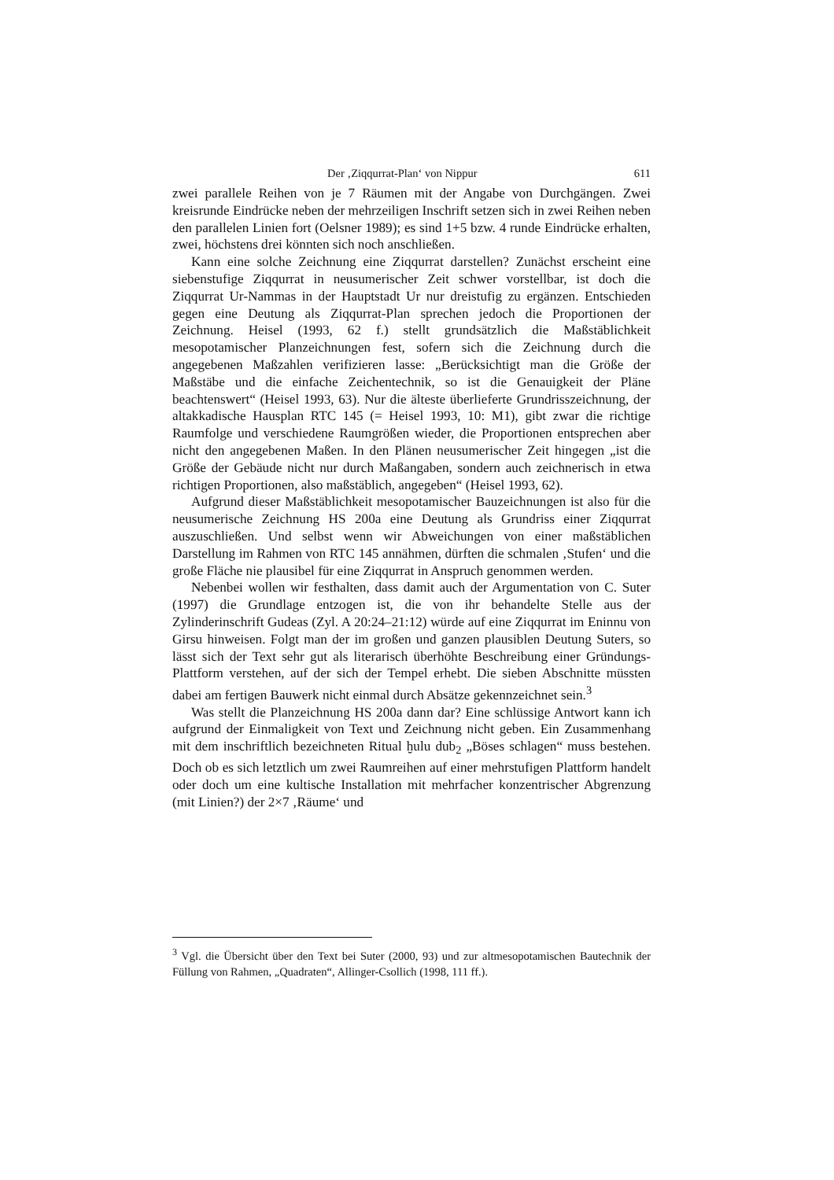Der ‚Ziqqurrat-Plan‘ von Nippur 611
zwei parallele Reihen von je 7 Räumen mit der Angabe von Durchgängen. Zwei kreisrunde Eindrücke neben der mehrzeiligen Inschrift setzen sich in zwei Reihen neben den parallelen Linien fort (Oelsner 1989); es sind 1+5 bzw. 4 runde Eindrücke erhalten, zwei, höchstens drei könnten sich noch anschließen.
Kann eine solche Zeichnung eine Ziqqurrat darstellen? Zunächst erscheint eine siebenstufige Ziqqurrat in neusumerischer Zeit schwer vorstellbar, ist doch die Ziqqurrat Ur-Nammas in der Hauptstadt Ur nur dreistufig zu ergänzen. Entschieden gegen eine Deutung als Ziqqurrat-Plan sprechen jedoch die Proportionen der Zeichnung. Heisel (1993, 62 f.) stellt grundsätzlich die Maßstäblichkeit mesopotamischer Planzeichnungen fest, sofern sich die Zeichnung durch die angegebenen Maßzahlen verifizieren lasse: „Berücksichtigt man die Größe der Maßstäbe und die einfache Zeichentechnik, so ist die Genauigkeit der Pläne beachtenswert“ (Heisel 1993, 63). Nur die älteste überlieferte Grundrisszeichnung, der altakkadische Hausplan RTC 145 (= Heisel 1993, 10: M1), gibt zwar die richtige Raumfolge und verschiedene Raumgrößen wieder, die Proportionen entsprechen aber nicht den angegebenen Maßen. In den Plänen neusumerischer Zeit hingegen „ist die Größe der Gebäude nicht nur durch Maßangaben, sondern auch zeichnerisch in etwa richtigen Proportionen, also maßstäblich, angegeben“ (Heisel 1993, 62).
Aufgrund dieser Maßstäblichkeit mesopotamischer Bauzeichnungen ist also für die neusumerische Zeichnung HS 200a eine Deutung als Grundriss einer Ziqqurrat auszuschließen. Und selbst wenn wir Abweichungen von einer maßstäblichen Darstellung im Rahmen von RTC 145 annähmen, dürften die schmalen ‚Stufen‘ und die große Fläche nie plausibel für eine Ziqqurrat in Anspruch genommen werden.
Nebenbei wollen wir festhalten, dass damit auch der Argumentation von C. Suter (1997) die Grundlage entzogen ist, die von ihr behandelte Stelle aus der Zylinderinschrift Gudeas (Zyl. A 20:24–21:12) würde auf eine Ziqqurrat im Eninnu von Girsu hinweisen. Folgt man der im großen und ganzen plausiblen Deutung Suters, so lässt sich der Text sehr gut als literarisch überhöhte Beschreibung einer Gründungs-Plattform verstehen, auf der sich der Tempel erhebt. Die sieben Abschnitte müssten dabei am fertigen Bauwerk nicht einmal durch Absätze gekennzeichnet sein.<sup>3</sup>
Was stellt die Planzeichnung HS 200a dann dar? Eine schlüssige Antwort kann ich aufgrund der Einmaligkeit von Text und Zeichnung nicht geben. Ein Zusammenhang mit dem inschriftlich bezeichneten Ritual ḫulu dub<sub>2</sub> „Böses schlagen“ muss bestehen. Doch ob es sich letztlich um zwei Raumreihen auf einer mehrstufigen Plattform handelt oder doch um eine kultische Installation mit mehrfacher konzentrischer Abgrenzung (mit Linien?) der 2×7 ‚Räume‘ und
<sup>3</sup> Vgl. die Übersicht über den Text bei Suter (2000, 93) und zur altmesopotamischen Bautechnik der Füllung von Rahmen, „Quadraten“, Allinger-Csollich (1998, 111 ff.).